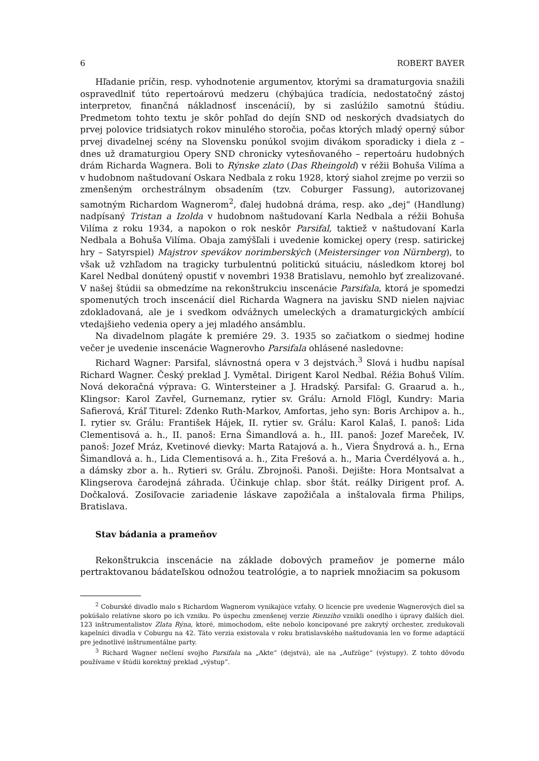6 ROBERT BAYER
Hľadanie príčin, resp. vyhodnotenie argumentov, ktorými sa dramaturgovia snažili ospravedlniť túto repertoárovú medzeru (chýbajúca tradícia, nedostatočný zástoj interpretov, finančná nákladnosť inscenácií), by si zaslúžilo samotnú štúdiu. Predmetom tohto textu je skôr pohľad do dejín SND od neskorých dvadsiatych do prvej polovice tridsiatych rokov minulého storočia, počas ktorých mladý operný súbor prvej divadelnej scény na Slovensku ponúkol svojim divákom sporadicky i diela z – dnes už dramaturgiou Opery SND chronicky vytesňovaného – repertoáru hudobných drám Richarda Wagnera. Boli to Rýnske zlato (Das Rheingold) v réžii Bohuša Vilíma a v hudobnom naštudovaní Oskara Nedbala z roku 1928, ktorý siahol zrejme po verzii so zmenšeným orchestrálnym obsadením (tzv. Coburger Fassung), autorizovanej samotným Richardom Wagnerom<sup>2</sup>, ďalej hudobná dráma, resp. ako „dej“ (Handlung) nadpísaný Tristan a Izolda v hudobnom naštudovaní Karla Nedbala a réžii Bohuša Vilíma z roku 1934, a napokon o rok neskôr Parsifal, taktiež v naštudovaní Karla Nedbala a Bohuša Vilíma. Obaja zamýšľali i uvedenie komickej opery (resp. satirickej hry – Satyrspiel) Majstrov spevákov norimberských (Meistersinger von Nürnberg), to však už vzhľadom na tragicky turbulentnú politickú situáciu, následkom ktorej bol Karel Nedbal donútený opustiť v novembri 1938 Bratislavu, nemohlo byť zrealizované. V našej štúdii sa obmedzíme na rekonštrukciu inscenácie Parsifala, ktorá je spomedzi spomenutých troch inscenácií diel Richarda Wagnera na javisku SND nielen najviac zdokladovaná, ale je i svedkom odvážnych umeleckých a dramaturgických ambícií vtedajšieho vedenia opery a jej mladého ansámblu.
Na divadelnom plagáte k premiére 29. 3. 1935 so začiatkom o siedmej hodine večer je uvedenie inscenácie Wagnerovho Parsifala ohlásené nasledovne:
Richard Wagner: Parsifal, slávnostná opera v 3 dejstvách.<sup>3</sup> Slová i hudbu napísal Richard Wagner. Český preklad J. Vymětal. Dirigent Karol Nedbal. Réžia Bohuš Vilím. Nová dekoračná výprava: G. Wintersteiner a J. Hradský. Parsifal: G. Graarud a. h., Klingsor: Karol Zavřel, Gurnemanz, rytier sv. Grálu: Arnold Flögl, Kundry: Maria Safierová, Kráľ Titurel: Zdenko Ruth-Markov, Amfortas, jeho syn: Boris Archipov a. h., I. rytier sv. Grálu: František Hájek, II. rytier sv. Grálu: Karol Kalaš, I. panoš: Lida Clementisová a. h., II. panoš: Erna Šimandlová a. h., III. panoš: Jozef Mareček, IV. panoš: Jozef Mráz, Kvetinové dievky: Marta Ratajová a. h., Viera Šnydrová a. h., Erna Šimandlová a. h., Lida Clementisová a. h., Zita Frešová a. h., Maria Čverdélyová a. h., a dámsky zbor a. h.. Rytieri sv. Grálu. Zbrojnoši. Panoši. Dejište: Hora Montsalvat a Klingserova čarodejná záhrada. Účinkuje chlap. sbor štát. reálky Dirigent prof. A. Dočkalová. Zosiľovacie zariadenie láskave zapožičala a inštalovala firma Philips, Bratislava.
Stav bádania a prameňov
Rekonštrukcia inscenácie na základe dobových prameňov je pomerne málo pertraktovanou bádateľskou odnožou teatrológie, a to napriek množiacim sa pokusom
<sup>2</sup> Coburské divadlo malo s Richardom Wagnerom vynikajúce vzťahy. O licencie pre uvedenie Wagnerových diel sa pokúšalo relatívne skoro po ich vzniku. Po úspechu zmenšenej verzie Rienziho vznikli onedlho i úpravy ďalších diel. 123 inštrumentalistov Zlata Rýna, ktoré, mimochodom, ešte nebolo koncipované pre zakrytý orchester, zredukovali kapelníci divadla v Coburgu na 42. Táto verzia existovala v roku bratislavského naštudovania len vo forme adaptácií pre jednotlivé inštrumentálne party.
<sup>3</sup> Richard Wagner nečlení svojho Parsifala na „Akte“ (dejstvá), ale na „Aufzüge“ (výstupy). Z tohto dôvodu používame v štúdii korektný preklad „výstup“.